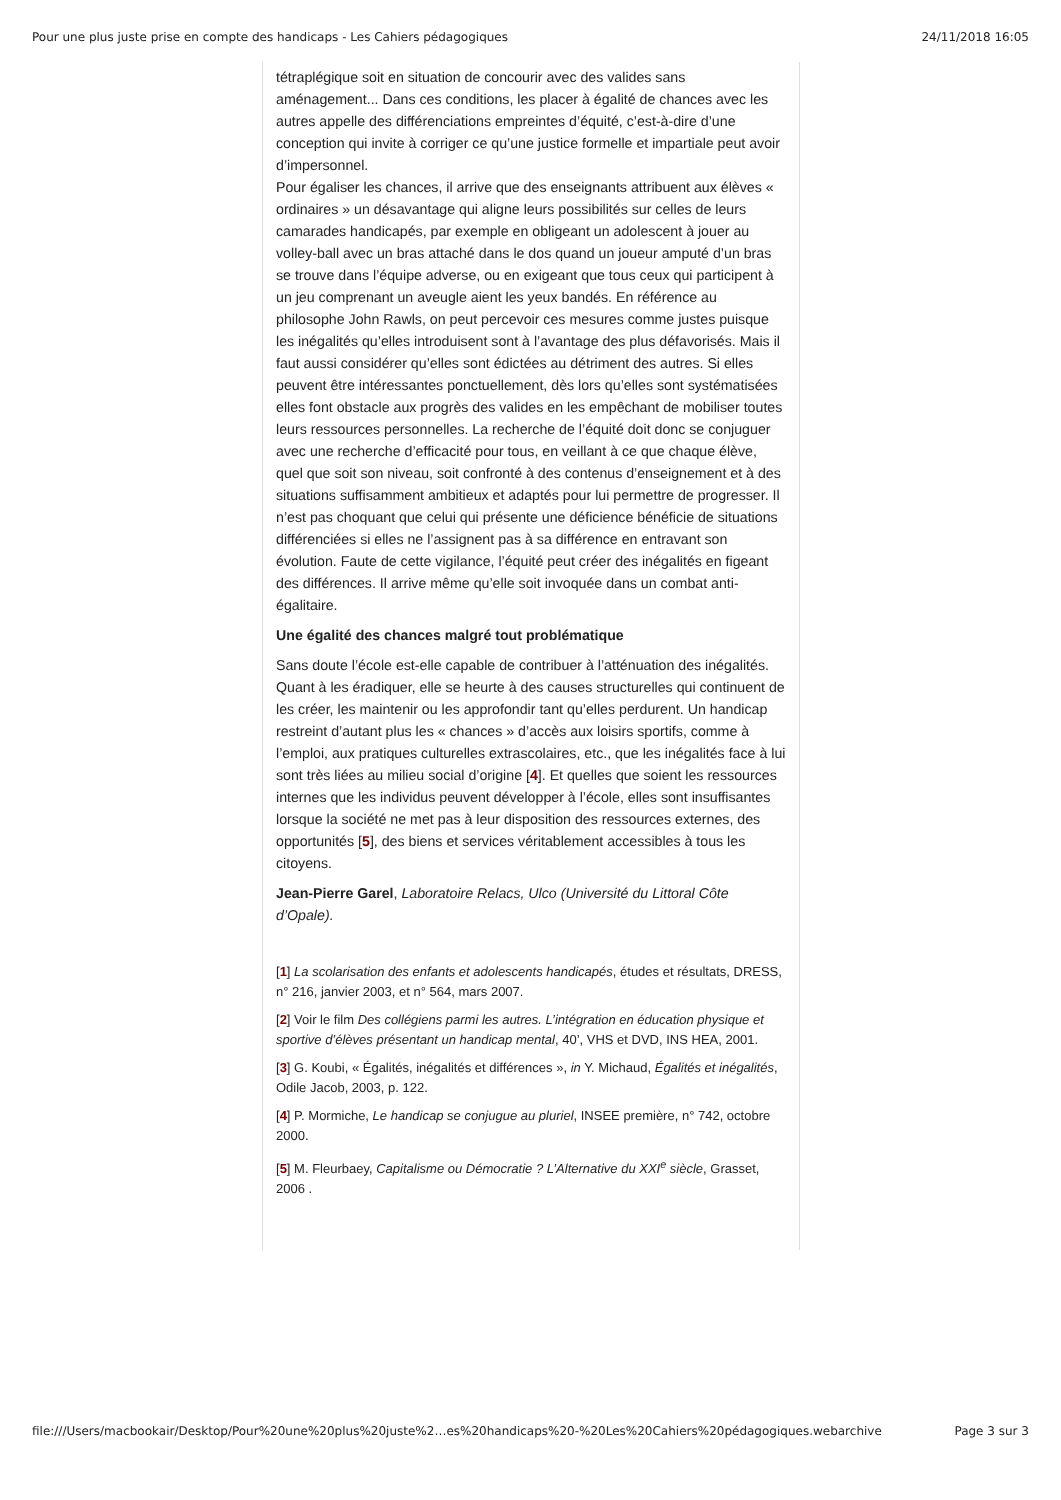Pour une plus juste prise en compte des handicaps - Les Cahiers pédagogiques 24/11/2018 16:05
tétraplégique soit en situation de concourir avec des valides sans aménagement... Dans ces conditions, les placer à égalité de chances avec les autres appelle des différenciations empreintes d’équité, c’est-à-dire d’une conception qui invite à corriger ce qu’une justice formelle et impartiale peut avoir d’impersonnel.
Pour égaliser les chances, il arrive que des enseignants attribuent aux élèves « ordinaires » un désavantage qui aligne leurs possibilités sur celles de leurs camarades handicapés, par exemple en obligeant un adolescent à jouer au volley-ball avec un bras attaché dans le dos quand un joueur amputé d’un bras se trouve dans l’équipe adverse, ou en exigeant que tous ceux qui participent à un jeu comprenant un aveugle aient les yeux bandés. En référence au philosophe John Rawls, on peut percevoir ces mesures comme justes puisque les inégalités qu’elles introduisent sont à l’avantage des plus défavorisés. Mais il faut aussi considérer qu’elles sont édictées au détriment des autres. Si elles peuvent être intéressantes ponctuellement, dès lors qu’elles sont systématisées elles font obstacle aux progrès des valides en les empêchant de mobiliser toutes leurs ressources personnelles. La recherche de l’équité doit donc se conjuguer avec une recherche d’efficacité pour tous, en veillant à ce que chaque élève, quel que soit son niveau, soit confronté à des contenus d’enseignement et à des situations suffisamment ambitieux et adaptés pour lui permettre de progresser. Il n’est pas choquant que celui qui présente une déficience bénéficie de situations différenciées si elles ne l’assignent pas à sa différence en entravant son évolution. Faute de cette vigilance, l’équité peut créer des inégalités en figeant des différences. Il arrive même qu’elle soit invoquée dans un combat anti-égalitaire.
Une égalité des chances malgré tout problématique
Sans doute l’école est-elle capable de contribuer à l’atténuation des inégalités. Quant à les éradiquer, elle se heurte à des causes structurelles qui continuent de les créer, les maintenir ou les approfondir tant qu’elles perdurent. Un handicap restreint d’autant plus les « chances » d’accès aux loisirs sportifs, comme à l’emploi, aux pratiques culturelles extrascolaires, etc., que les inégalités face à lui sont très liées au milieu social d’origine [4]. Et quelles que soient les ressources internes que les individus peuvent développer à l’école, elles sont insuffisantes lorsque la société ne met pas à leur disposition des ressources externes, des opportunités [5], des biens et services véritablement accessibles à tous les citoyens.
Jean-Pierre Garel, Laboratoire Relacs, Ulco (Université du Littoral Côte d’Opale).
[1] La scolarisation des enfants et adolescents handicapés, études et résultats, DRESS, n° 216, janvier 2003, et n° 564, mars 2007.
[2] Voir le film Des collégiens parmi les autres. L’intégration en éducation physique et sportive d’élèves présentant un handicap mental, 40’, VHS et DVD, INS HEA, 2001.
[3] G. Koubi, « Égalités, inégalités et différences », in Y. Michaud, Égalités et inégalités, Odile Jacob, 2003, p. 122.
[4] P. Mormiche, Le handicap se conjugue au pluriel, INSEE première, n° 742, octobre 2000.
[5] M. Fleurbaey, Capitalisme ou Démocratie ? L’Alternative du XXI<sup>e</sup> siècle, Grasset, 2006 .
file:///Users/macbookair/Desktop/Pour%20une%20plus%20juste%2…es%20handicaps%20-%20Les%20Cahiers%20pédagogiques.webarchive Page 3 sur 3